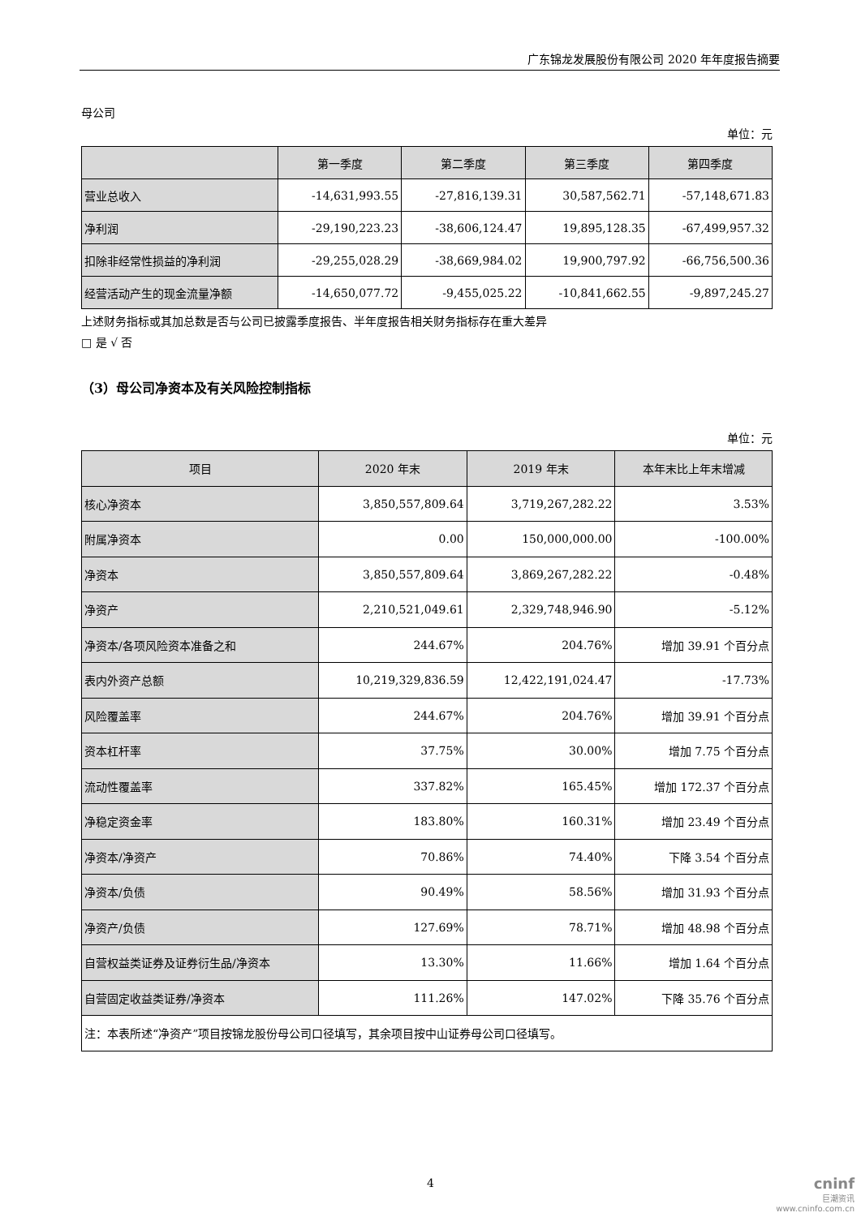广东锦龙发展股份有限公司 2020 年年度报告摘要
母公司
单位：元
| | 第一季度 | 第二季度 | 第三季度 | 第四季度 |
| --- | --- | --- | --- | --- |
| 营业总收入 | -14,631,993.55 | -27,816,139.31 | 30,587,562.71 | -57,148,671.83 |
| 净利润 | -29,190,223.23 | -38,606,124.47 | 19,895,128.35 | -67,499,957.32 |
| 扣除非经常性损益的净利润 | -29,255,028.29 | -38,669,984.02 | 19,900,797.92 | -66,756,500.36 |
| 经营活动产生的现金流量净额 | -14,650,077.72 | -9,455,025.22 | -10,841,662.55 | -9,897,245.27 |
上述财务指标或其加总数是否与公司已披露季度报告、半年度报告相关财务指标存在重大差异
□ 是 √ 否
（3）母公司净资本及有关风险控制指标
单位：元
| 项目 | 2020 年末 | 2019 年末 | 本年末比上年末增减 |
| --- | --- | --- | --- |
| 核心净资本 | 3,850,557,809.64 | 3,719,267,282.22 | 3.53% |
| 附属净资本 | 0.00 | 150,000,000.00 | -100.00% |
| 净资本 | 3,850,557,809.64 | 3,869,267,282.22 | -0.48% |
| 净资产 | 2,210,521,049.61 | 2,329,748,946.90 | -5.12% |
| 净资本/各项风险资本准备之和 | 244.67% | 204.76% | 增加 39.91 个百分点 |
| 表内外资产总额 | 10,219,329,836.59 | 12,422,191,024.47 | -17.73% |
| 风险覆盖率 | 244.67% | 204.76% | 增加 39.91 个百分点 |
| 资本杠杆率 | 37.75% | 30.00% | 增加 7.75 个百分点 |
| 流动性覆盖率 | 337.82% | 165.45% | 增加 172.37 个百分点 |
| 净稳定资金率 | 183.80% | 160.31% | 增加 23.49 个百分点 |
| 净资本/净资产 | 70.86% | 74.40% | 下降 3.54 个百分点 |
| 净资本/负债 | 90.49% | 58.56% | 增加 31.93 个百分点 |
| 净资产/负债 | 127.69% | 78.71% | 增加 48.98 个百分点 |
| 自营权益类证券及证券衍生品/净资本 | 13.30% | 11.66% | 增加 1.64 个百分点 |
| 自营固定收益类证券/净资本 | 111.26% | 147.02% | 下降 35.76 个百分点 |
| 注：本表所述“净资产”项目按锦龙股份母公司口径填写，其余项目按中山证券母公司口径填写。 | | | |
4
cninf
巨潮资讯
www.cninfo.com.cn